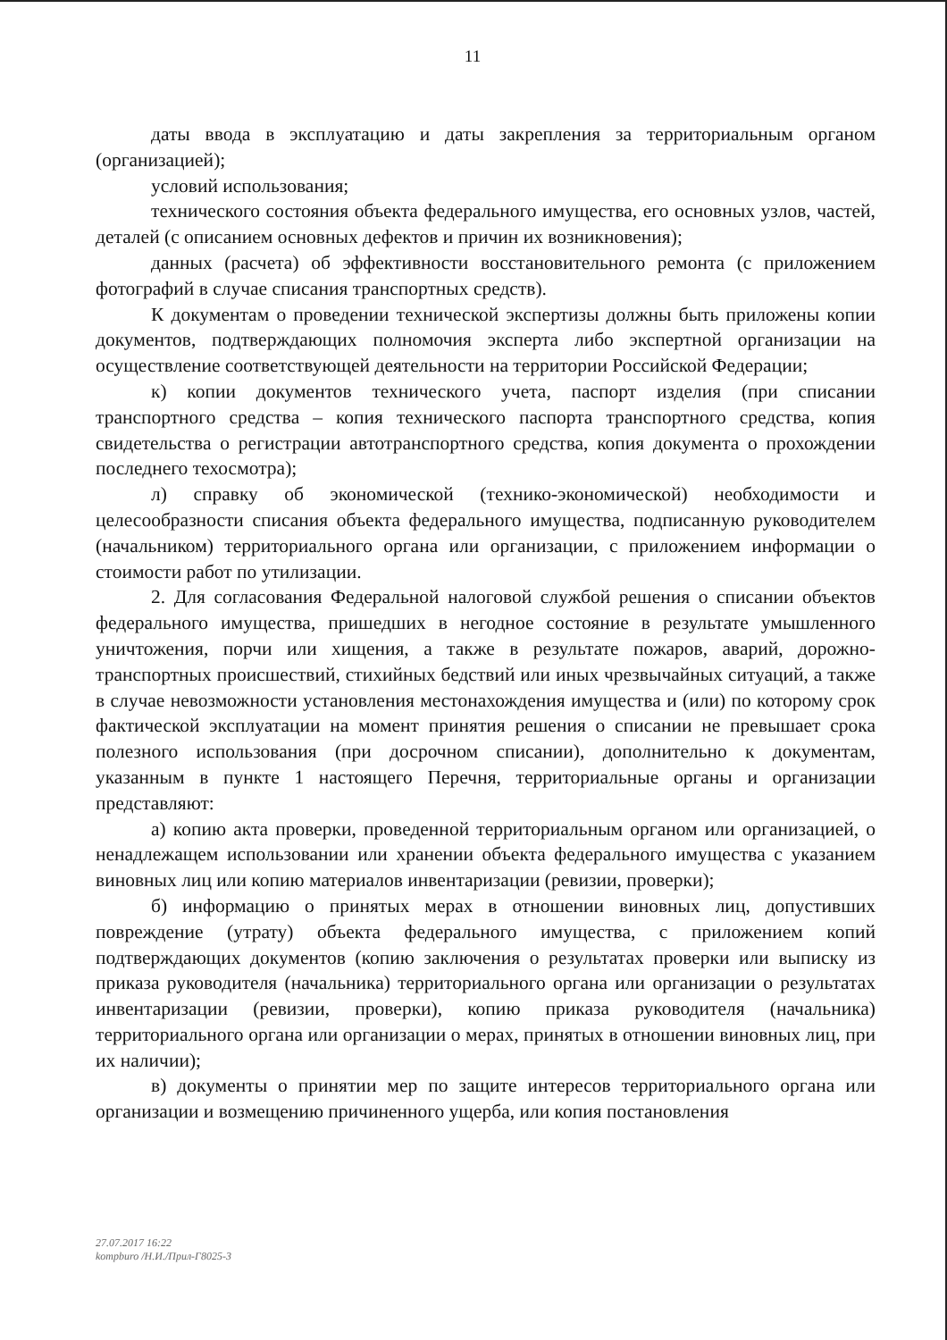11
даты ввода в эксплуатацию и даты закрепления за территориальным органом (организацией);
условий использования;
технического состояния объекта федерального имущества, его основных узлов, частей, деталей (с описанием основных дефектов и причин их возникновения);
данных (расчета) об эффективности восстановительного ремонта (с приложением фотографий в случае списания транспортных средств).
К документам о проведении технической экспертизы должны быть приложены копии документов, подтверждающих полномочия эксперта либо экспертной организации на осуществление соответствующей деятельности на территории Российской Федерации;
к) копии документов технического учета, паспорт изделия (при списании транспортного средства – копия технического паспорта транспортного средства, копия свидетельства о регистрации автотранспортного средства, копия документа о прохождении последнего техосмотра);
л) справку об экономической (технико-экономической) необходимости и целесообразности списания объекта федерального имущества, подписанную руководителем (начальником) территориального органа или организации, с приложением информации о стоимости работ по утилизации.
2. Для согласования Федеральной налоговой службой решения о списании объектов федерального имущества, пришедших в негодное состояние в результате умышленного уничтожения, порчи или хищения, а также в результате пожаров, аварий, дорожно-транспортных происшествий, стихийных бедствий или иных чрезвычайных ситуаций, а также в случае невозможности установления местонахождения имущества и (или) по которому срок фактической эксплуатации на момент принятия решения о списании не превышает срока полезного использования (при досрочном списании), дополнительно к документам, указанным в пункте 1 настоящего Перечня, территориальные органы и организации представляют:
а) копию акта проверки, проведенной территориальным органом или организацией, о ненадлежащем использовании или хранении объекта федерального имущества с указанием виновных лиц или копию материалов инвентаризации (ревизии, проверки);
б) информацию о принятых мерах в отношении виновных лиц, допустивших повреждение (утрату) объекта федерального имущества, с приложением копий подтверждающих документов (копию заключения о результатах проверки или выписку из приказа руководителя (начальника) территориального органа или организации о результатах инвентаризации (ревизии, проверки), копию приказа руководителя (начальника) территориального органа или организации о мерах, принятых в отношении виновных лиц, при их наличии);
в) документы о принятии мер по защите интересов территориального органа или организации и возмещению причиненного ущерба, или копия постановления
27.07.2017 16:22
kompburo /Н.И./Прил-Г8025-3